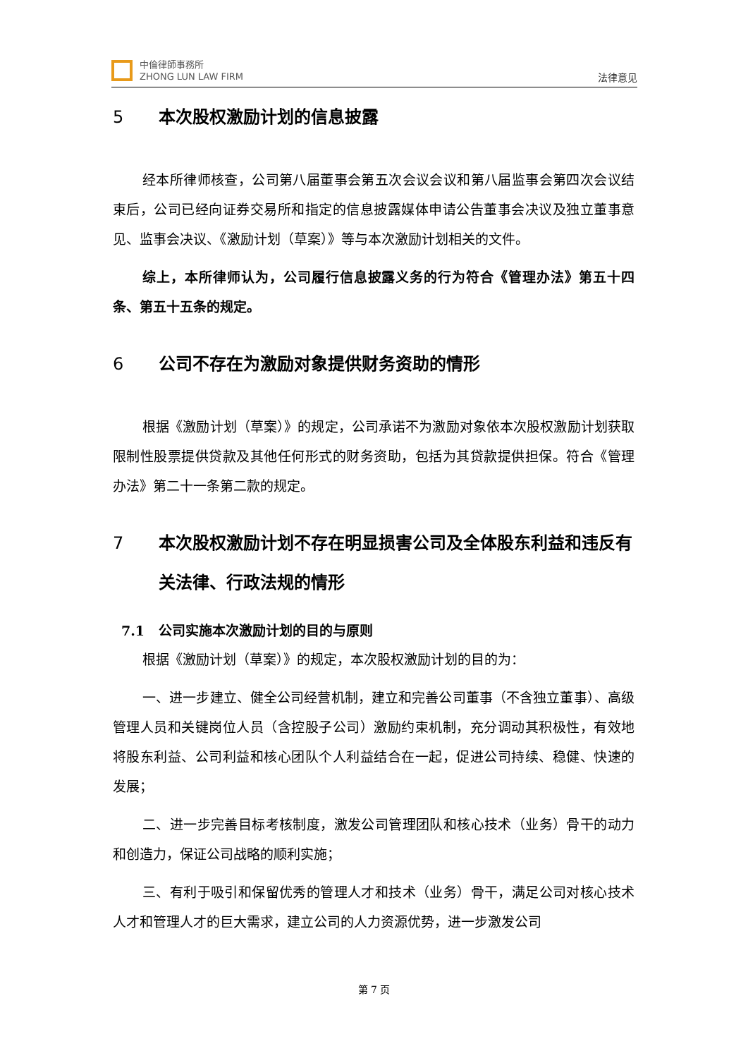中倫律師事務所
ZHONG LUN LAW FIRM
法律意见
5 本次股权激励计划的信息披露
经本所律师核查，公司第八届董事会第五次会议会议和第八届监事会第四次会议结束后，公司已经向证券交易所和指定的信息披露媒体申请公告董事会决议及独立董事意见、监事会决议、《激励计划（草案）》等与本次激励计划相关的文件。
综上，本所律师认为，公司履行信息披露义务的行为符合《管理办法》第五十四条、第五十五条的规定。
6 公司不存在为激励对象提供财务资助的情形
根据《激励计划（草案）》的规定，公司承诺不为激励对象依本次股权激励计划获取限制性股票提供贷款及其他任何形式的财务资助，包括为其贷款提供担保。符合《管理办法》第二十一条第二款的规定。
7 本次股权激励计划不存在明显损害公司及全体股东利益和违反有关法律、行政法规的情形
7.1 公司实施本次激励计划的目的与原则
根据《激励计划（草案）》的规定，本次股权激励计划的目的为：
一、进一步建立、健全公司经营机制，建立和完善公司董事（不含独立董事）、高级管理人员和关键岗位人员（含控股子公司）激励约束机制，充分调动其积极性，有效地将股东利益、公司利益和核心团队个人利益结合在一起，促进公司持续、稳健、快速的发展；
二、进一步完善目标考核制度，激发公司管理团队和核心技术（业务）骨干的动力和创造力，保证公司战略的顺利实施；
三、有利于吸引和保留优秀的管理人才和技术（业务）骨干，满足公司对核心技术人才和管理人才的巨大需求，建立公司的人力资源优势，进一步激发公司
第 7 页